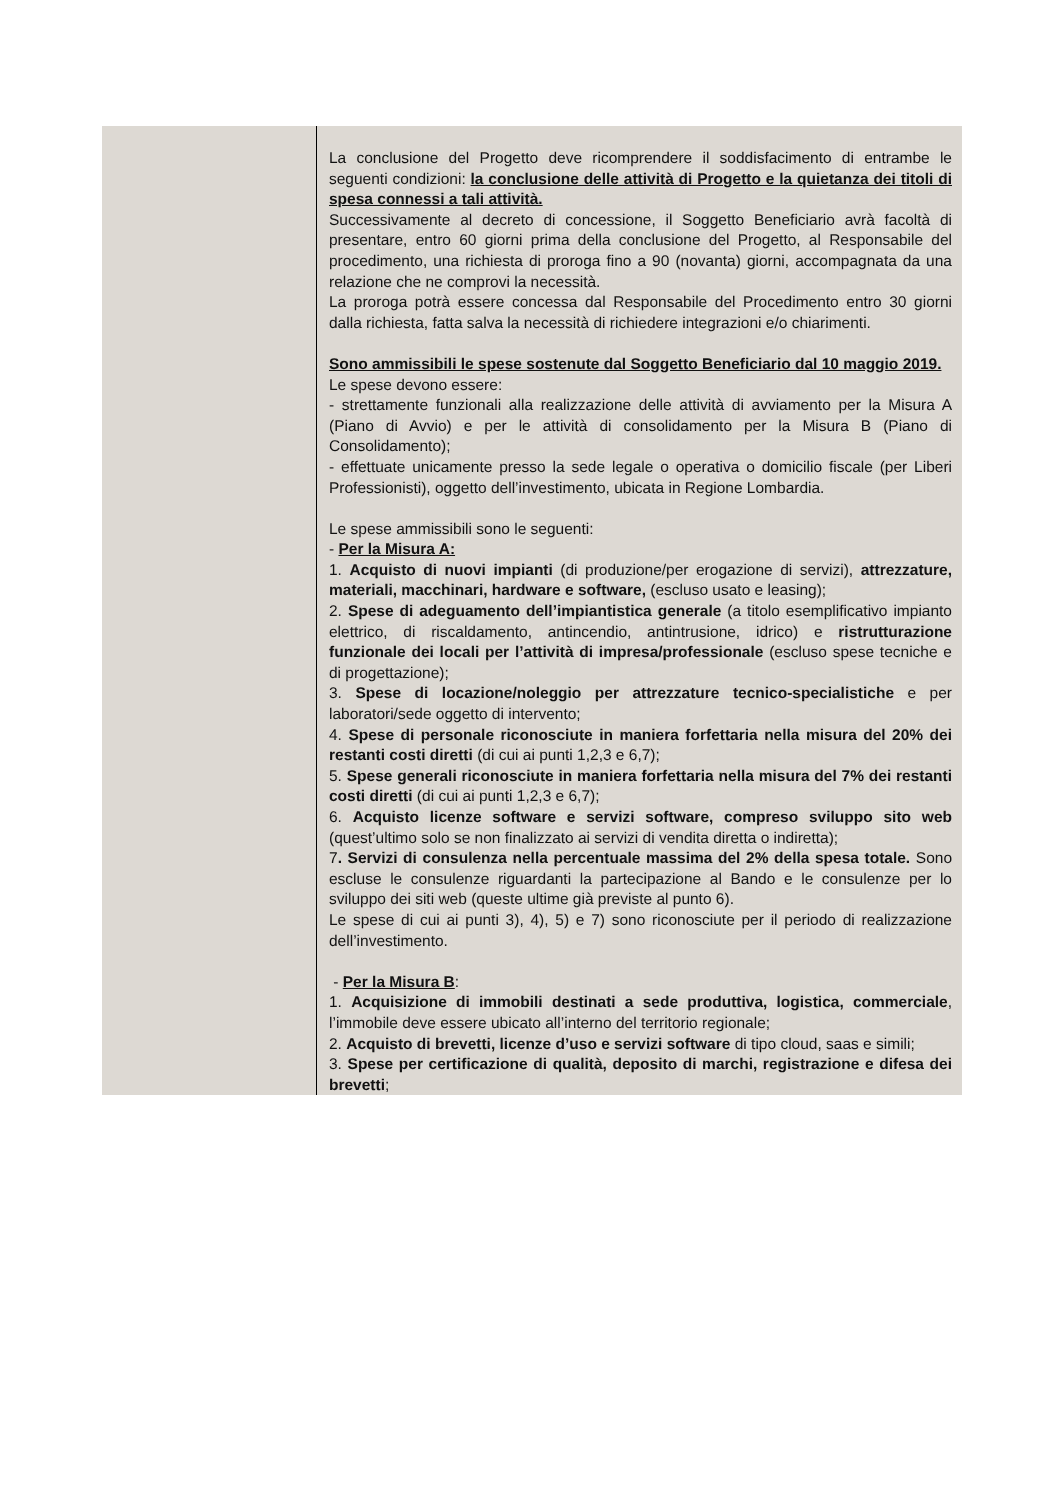| | La conclusione del Progetto deve ricomprendere il soddisfacimento di entrambe le seguenti condizioni: la conclusione delle attività di Progetto e la quietanza dei titoli di spesa connessi a tali attività. Successivamente al decreto di concessione, il Soggetto Beneficiario avrà facoltà di presentare, entro 60 giorni prima della conclusione del Progetto, al Responsabile del procedimento, una richiesta di proroga fino a 90 (novanta) giorni, accompagnata da una relazione che ne comprovi la necessità. La proroga potrà essere concessa dal Responsabile del Procedimento entro 30 giorni dalla richiesta, fatta salva la necessità di richiedere integrazioni e/o chiarimenti. Sono ammissibili le spese sostenute dal Soggetto Beneficiario dal 10 maggio 2019. Le spese devono essere: - strettamente funzionali alla realizzazione delle attività di avviamento per la Misura A (Piano di Avvio) e per le attività di consolidamento per la Misura B (Piano di Consolidamento); - effettuate unicamente presso la sede legale o operativa o domicilio fiscale (per Liberi Professionisti), oggetto dell’investimento, ubicata in Regione Lombardia. Le spese ammissibili sono le seguenti: - Per la Misura A: 1. Acquisto di nuovi impianti (di produzione/per erogazione di servizi), attrezzature, materiali, macchinari, hardware e software, (escluso usato e leasing); 2. Spese di adeguamento dell’impiantistica generale (a titolo esemplificativo impianto elettrico, di riscaldamento, antincendio, antintrusione, idrico) e ristrutturazione funzionale dei locali per l’attività di impresa/professionale (escluso spese tecniche e di progettazione); 3. Spese di locazione/noleggio per attrezzature tecnico-specialistiche e per laboratori/sede oggetto di intervento; 4. Spese di personale riconosciute in maniera forfettaria nella misura del 20% dei restanti costi diretti (di cui ai punti 1,2,3 e 6,7); 5. Spese generali riconosciute in maniera forfettaria nella misura del 7% dei restanti costi diretti (di cui ai punti 1,2,3 e 6,7); 6. Acquisto licenze software e servizi software, compreso sviluppo sito web (quest’ultimo solo se non finalizzato ai servizi di vendita diretta o indiretta); 7 . Servizi di consulenza nella percentuale massima del 2% della spesa totale. Sono escluse le consulenze riguardanti la partecipazione al Bando e le consulenze per lo sviluppo dei siti web (queste ultime già previste al punto 6). Le spese di cui ai punti 3), 4), 5) e 7) sono riconosciute per il periodo di realizzazione dell’investimento. - Per la Misura B : 1. Acquisizione di immobili destinati a sede produttiva, logistica, commerciale , l’immobile deve essere ubicato all’interno del territorio regionale; 2. Acquisto di brevetti, licenze d’uso e servizi software di tipo cloud, saas e simili; 3. Spese per certificazione di qualità, deposito di marchi, registrazione e difesa dei brevetti ; |